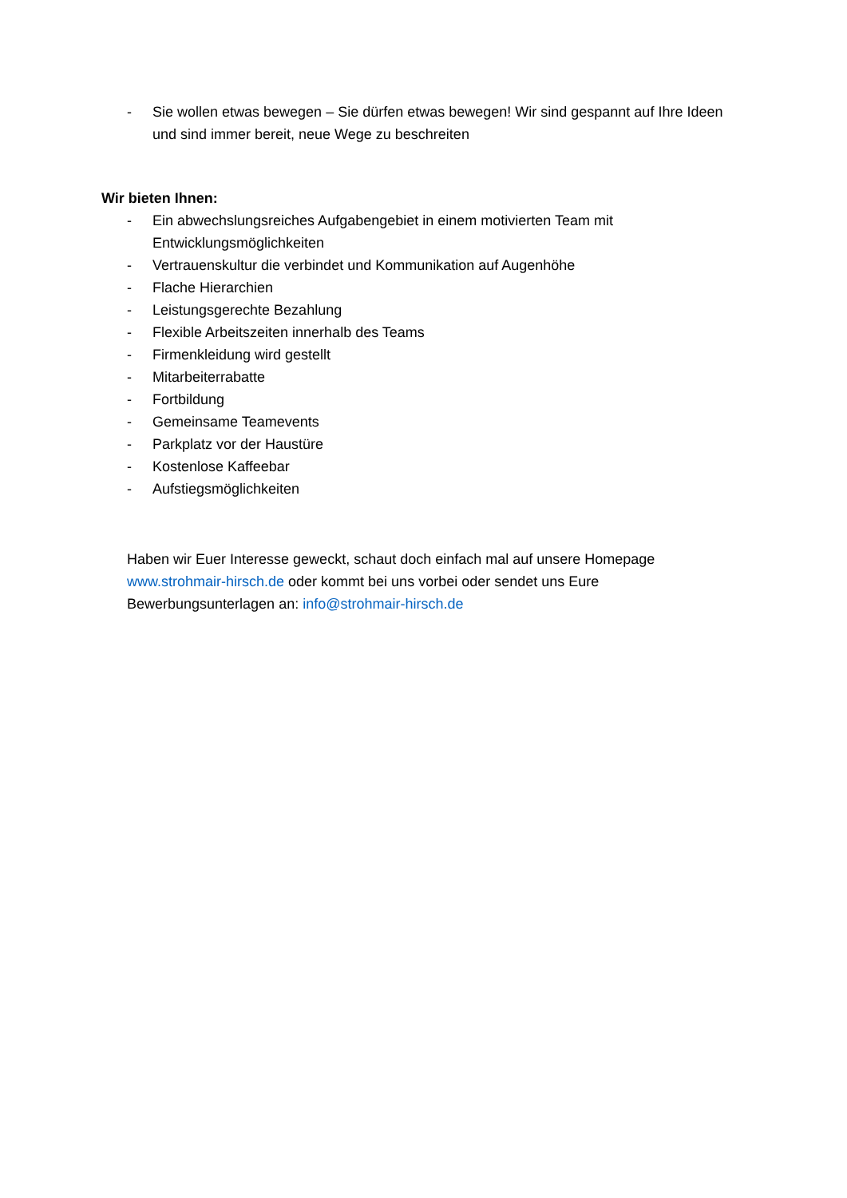- Sie wollen etwas bewegen – Sie dürfen etwas bewegen! Wir sind gespannt auf Ihre Ideen und sind immer bereit, neue Wege zu beschreiten
Wir bieten Ihnen:
- Ein abwechslungsreiches Aufgabengebiet in einem motivierten Team mit Entwicklungsmöglichkeiten
- Vertrauenskultur die verbindet und Kommunikation auf Augenhöhe
- Flache Hierarchien
- Leistungsgerechte Bezahlung
- Flexible Arbeitszeiten innerhalb des Teams
- Firmenkleidung wird gestellt
- Mitarbeiterrabatte
- Fortbildung
- Gemeinsame Teamevents
- Parkplatz vor der Haustüre
- Kostenlose Kaffeebar
- Aufstiegsmöglichkeiten
Haben wir Euer Interesse geweckt, schaut doch einfach mal auf unsere Homepage www.strohmair-hirsch.de oder kommt bei uns vorbei oder sendet uns Eure Bewerbungsunterlagen an: info@strohmair-hirsch.de